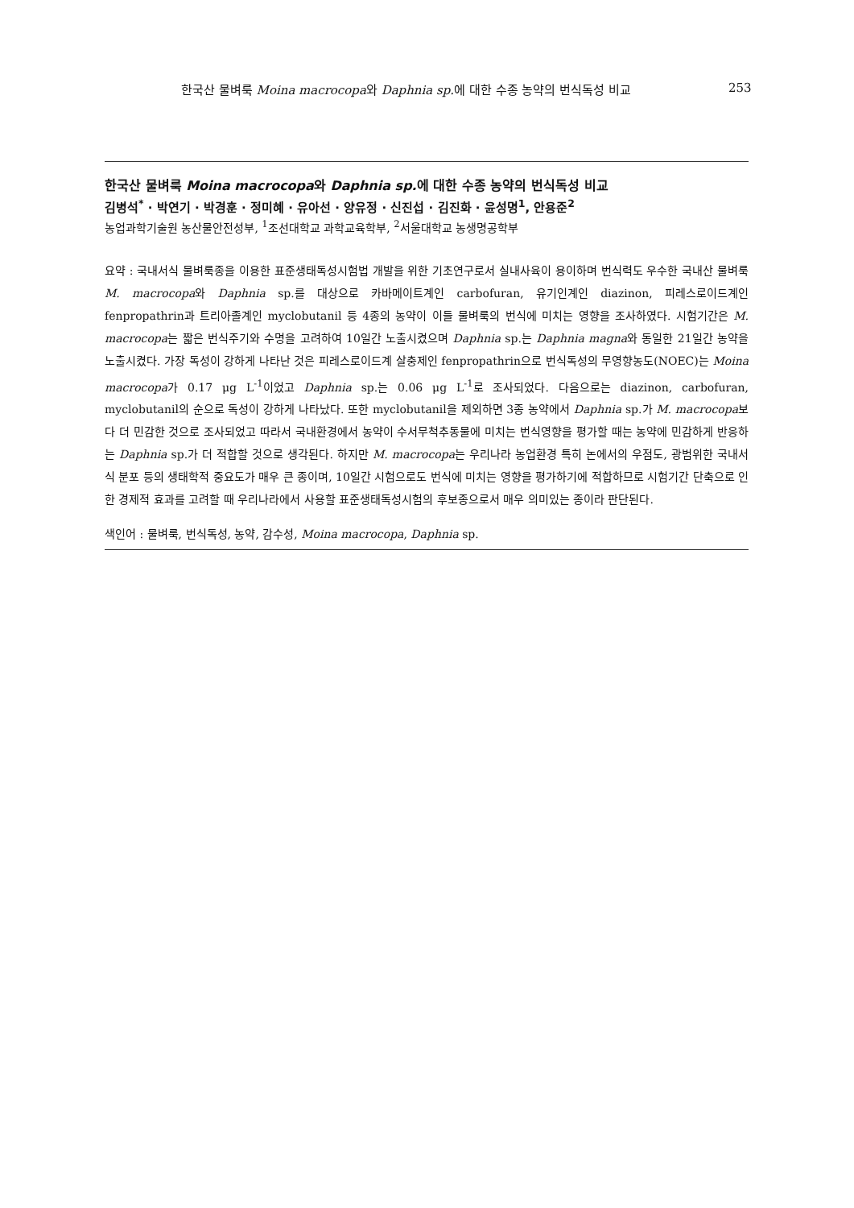한국산 물벼룩 Moina macrocopa와 Daphnia sp. 에 대한 수종 농약의 번식독성 비교 253
한국산 물벼룩 Moina macrocopa와 Daphnia sp. 에 대한 수종 농약의 번식독성 비교
김병석<sup>*</sup> · 박연기 · 박경훈 · 정미혜 · 유아선 · 양유정 · 신진섭 · 김진화 · 윤성명<sup>1</sup>, 안용준<sup>2</sup>
농업과학기술원 농산물안전성부, <sup>1</sup>조선대학교 과학교육학부, <sup>2</sup>서울대학교 농생명공학부
요약 : 국내서식 물벼룩종을 이용한 표준생태독성시험법 개발을 위한 기초연구로서 실내사육이 용이하며 번식력도 우수한 국내산 물벼룩 M. macrocopa와 Daphnia sp.를 대상으로 카바메이트계인 carbofuran, 유기인계인 diazinon, 피레스로이드계인 fenpropathrin과 트리아졸계인 myclobutanil 등 4종의 농약이 이들 물벼룩의 번식에 미치는 영향을 조사하였다. 시험기간은 M. macrocopa는 짧은 번식주기와 수명을 고려하여 10일간 노출시켰으며 Daphnia sp.는 Daphnia magna와 동일한 21일간 농약을 노출시켰다. 가장 독성이 강하게 나타난 것은 피레스로이드계 살충제인 fenpropathrin으로 번식독성의 무영향농도(NOEC)는 Moina macrocopa가 0.17 μg L<sup>-1</sup>이었고 Daphnia sp.는 0.06 μg L<sup>-1</sup>로 조사되었다. 다음으로는 diazinon, carbofuran, myclobutanil의 순으로 독성이 강하게 나타났다. 또한 myclobutanil을 제외하면 3종 농약에서 Daphnia sp.가 M. macrocopa보다 더 민감한 것으로 조사되었고 따라서 국내환경에서 농약이 수서무척추동물에 미치는 번식영향을 평가할 때는 농약에 민감하게 반응하는 Daphnia sp.가 더 적합할 것으로 생각된다. 하지만 M. macrocopa는 우리나라 농업환경 특히 논에서의 우점도, 광범위한 국내서식 분포 등의 생태학적 중요도가 매우 큰 종이며, 10일간 시험으로도 번식에 미치는 영향을 평가하기에 적합하므로 시험기간 단축으로 인한 경제적 효과를 고려할 때 우리나라에서 사용할 표준생태독성시험의 후보종으로서 매우 의미있는 종이라 판단된다.
색인어 : 물벼룩, 번식독성, 농약, 감수성, Moina macrocopa, Daphnia sp.